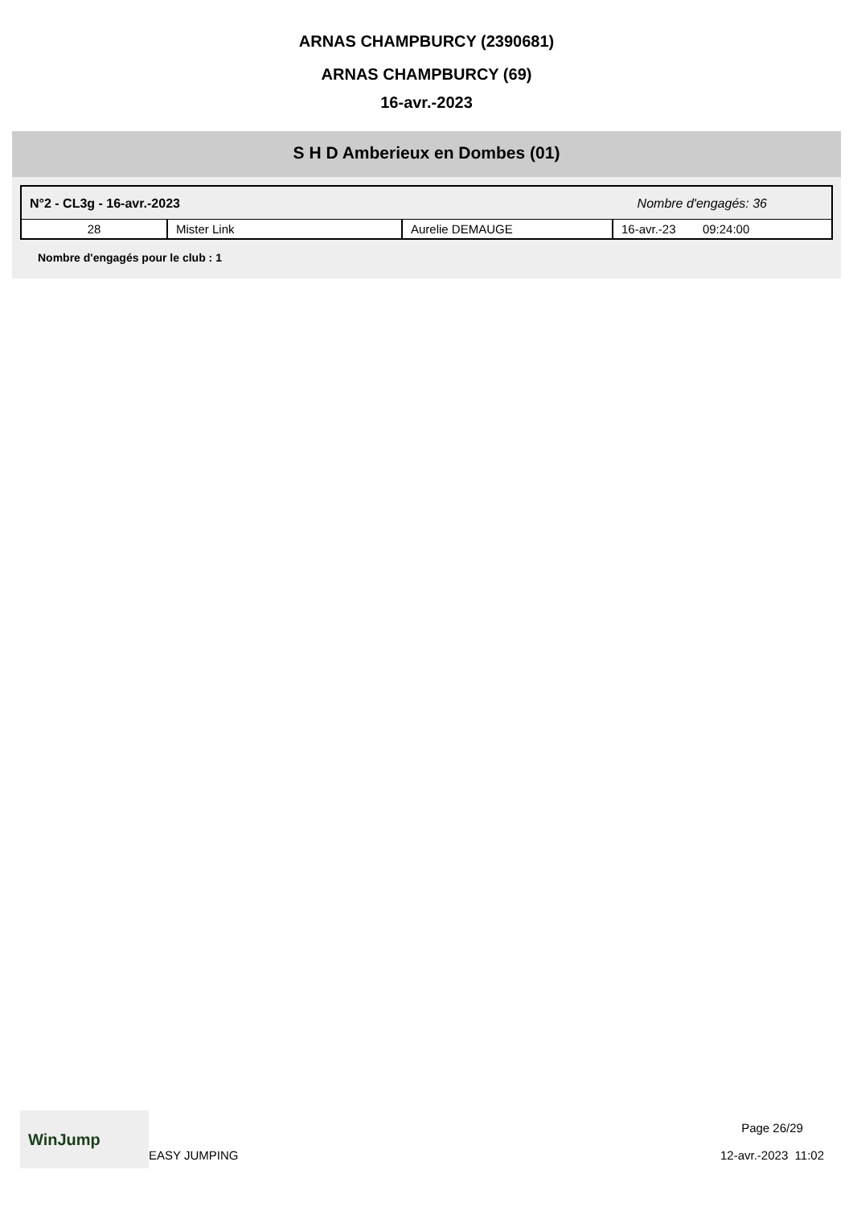ARNAS CHAMPBURCY (2390681)
ARNAS CHAMPBURCY (69)
16-avr.-2023
S H D Amberieux en Dombes (01)
N°2 - CL3g - 16-avr.-2023 Nombre d'engagés: 36
| 28 | Mister Link | Aurelie DEMAUGE | 16-avr.-23 09:24:00 |
Nombre d'engagés pour le club : 1
WinJump
EASY JUMPING
Page 26/29
12-avr.-2023 11:02